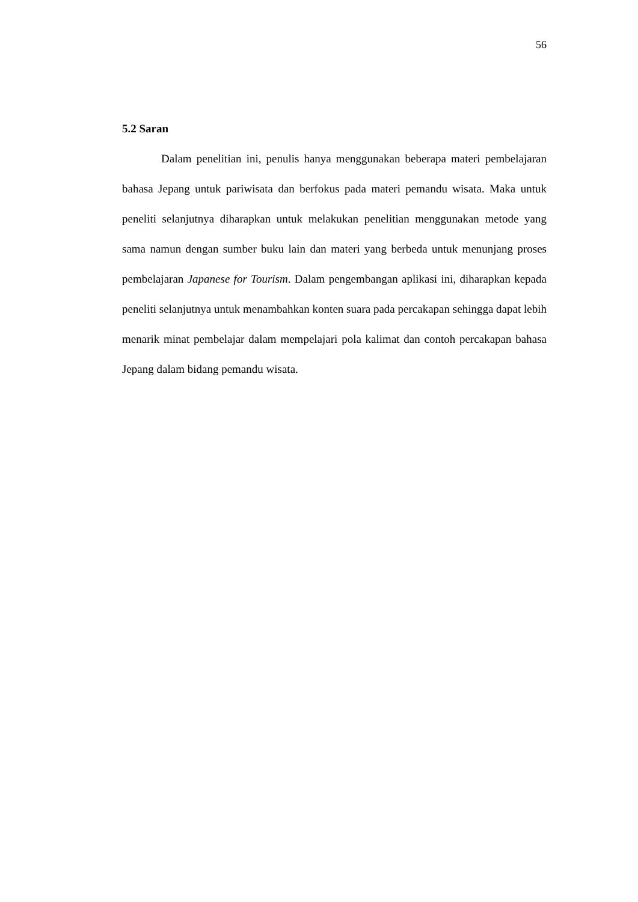56
5.2 Saran
Dalam penelitian ini, penulis hanya menggunakan beberapa materi pembelajaran bahasa Jepang untuk pariwisata dan berfokus pada materi pemandu wisata. Maka untuk peneliti selanjutnya diharapkan untuk melakukan penelitian menggunakan metode yang sama namun dengan sumber buku lain dan materi yang berbeda untuk menunjang proses pembelajaran Japanese for Tourism. Dalam pengembangan aplikasi ini, diharapkan kepada peneliti selanjutnya untuk menambahkan konten suara pada percakapan sehingga dapat lebih menarik minat pembelajar dalam mempelajari pola kalimat dan contoh percakapan bahasa Jepang dalam bidang pemandu wisata.